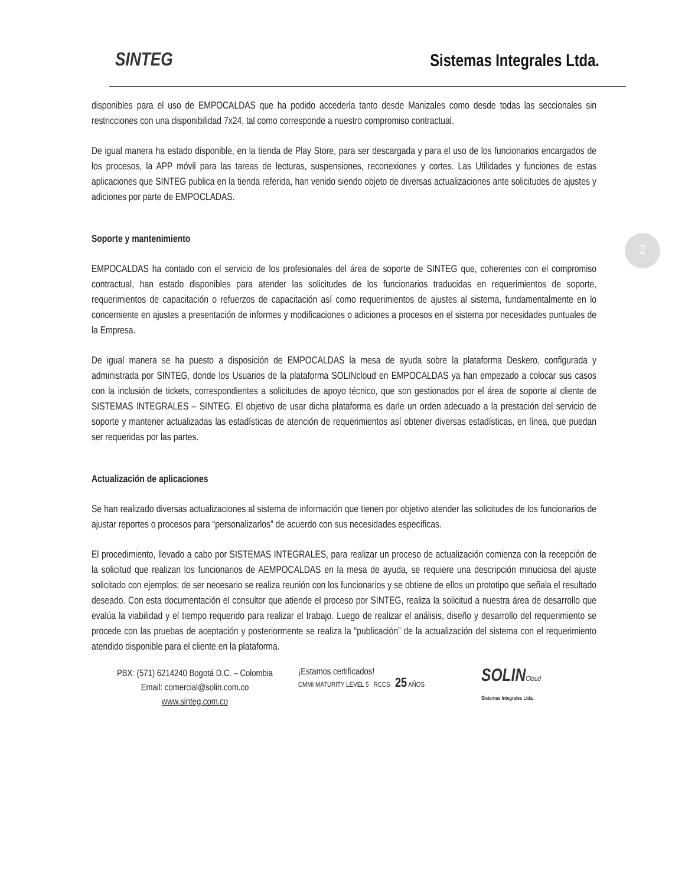SINTEG
Sistemas Integrales Ltda.
2
disponibles para el uso de EMPOCALDAS que ha podido accederla tanto desde Manizales como desde todas las seccionales sin restricciones con una disponibilidad 7x24, tal como corresponde a nuestro compromiso contractual.
De igual manera ha estado disponible, en la tienda de Play Store, para ser descargada y para el uso de los funcionarios encargados de los procesos, la APP móvil para las tareas de lecturas, suspensiones, reconexiones y cortes. Las Utilidades y funciones de estas aplicaciones que SINTEG publica en la tienda referida, han venido siendo objeto de diversas actualizaciones ante solicitudes de ajustes y adiciones por parte de EMPOCLADAS.
Soporte y mantenimiento
EMPOCALDAS ha contado con el servicio de los profesionales del área de soporte de SINTEG que, coherentes con el compromiso contractual, han estado disponibles para atender las solicitudes de los funcionarios traducidas en requerimientos de soporte, requerimientos de capacitación o refuerzos de capacitación así como requerimientos de ajustes al sistema, fundamentalmente en lo concerniente en ajustes a presentación de informes y modificaciones o adiciones a procesos en el sistema por necesidades puntuales de la Empresa.
De igual manera se ha puesto a disposición de EMPOCALDAS la mesa de ayuda sobre la plataforma Deskero, configurada y administrada por SINTEG, donde los Usuarios de la plataforma SOLINcloud en EMPOCALDAS ya han empezado a colocar sus casos con la inclusión de tickets, correspondientes a solicitudes de apoyo técnico, que son gestionados por el área de soporte al cliente de SISTEMAS INTEGRALES – SINTEG. El objetivo de usar dicha plataforma es darle un orden adecuado a la prestación del servicio de soporte y mantener actualizadas las estadísticas de atención de requerimientos así obtener diversas estadísticas, en línea, que puedan ser requeridas por las partes.
Actualización de aplicaciones
Se han realizado diversas actualizaciones al sistema de información que tienen por objetivo atender las solicitudes de los funcionarios de ajustar reportes o procesos para “personalizarlos” de acuerdo con sus necesidades específicas.
El procedimiento, llevado a cabo por SISTEMAS INTEGRALES, para realizar un proceso de actualización comienza con la recepción de la solicitud que realizan los funcionarios de AEMPOCALDAS en la mesa de ayuda, se requiere una descripción minuciosa del ajuste solicitado con ejemplos; de ser necesario se realiza reunión con los funcionarios y se obtiene de ellos un prototipo que señala el resultado deseado. Con esta documentación el consultor que atiende el proceso por SINTEG, realiza la solicitud a nuestra área de desarrollo que evalúa la viabilidad y el tiempo requerido para realizar el trabajo. Luego de realizar el análisis, diseño y desarrollo del requerimiento se procede con las pruebas de aceptación y posteriormente se realiza la “publicación” de la actualización del sistema con el requerimiento atendido disponible para el cliente en la plataforma.
PBX: (571) 6214240 Bogotá D.C. – Colombia
Email: comercial@solin.com.co
www.sinteg.com.co
¡Estamos certificados!
CMMI MATURITY LEVEL 5 RCCS 25 AÑOS
SOLINCloud
Sistemas Integrales Ltda.